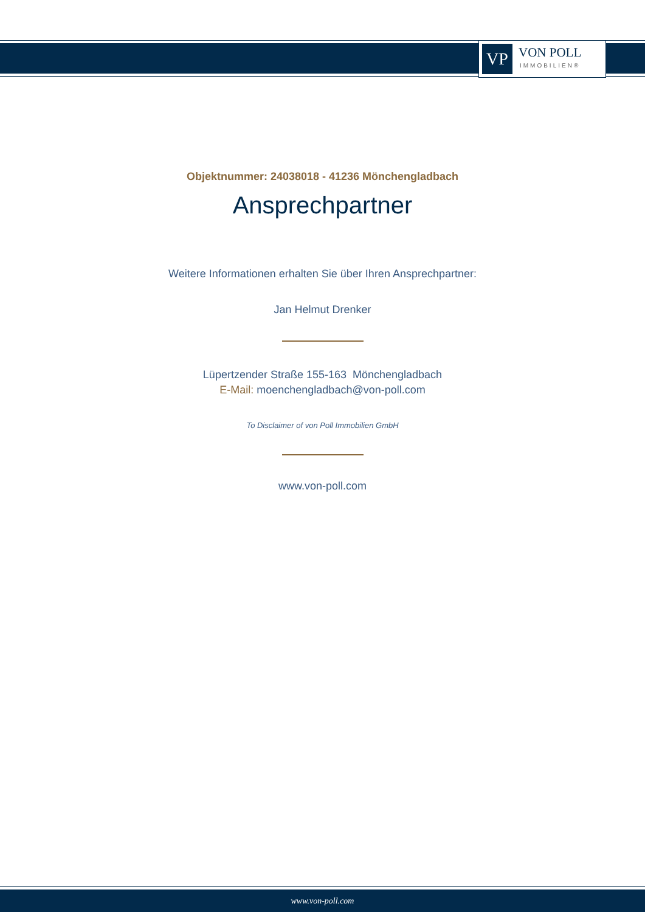VP
VON POLL
IMMOBILIEN®
Objektnummer: 24038018 - 41236 Mönchengladbach
Ansprechpartner
Weitere Informationen erhalten Sie über Ihren Ansprechpartner:
Jan Helmut Drenker
Lüpertzender Straße 155-163 Mönchengladbach
E-Mail: moenchengladbach@von-poll.com
To Disclaimer of von Poll Immobilien GmbH
www.von-poll.com
www.von-poll.com